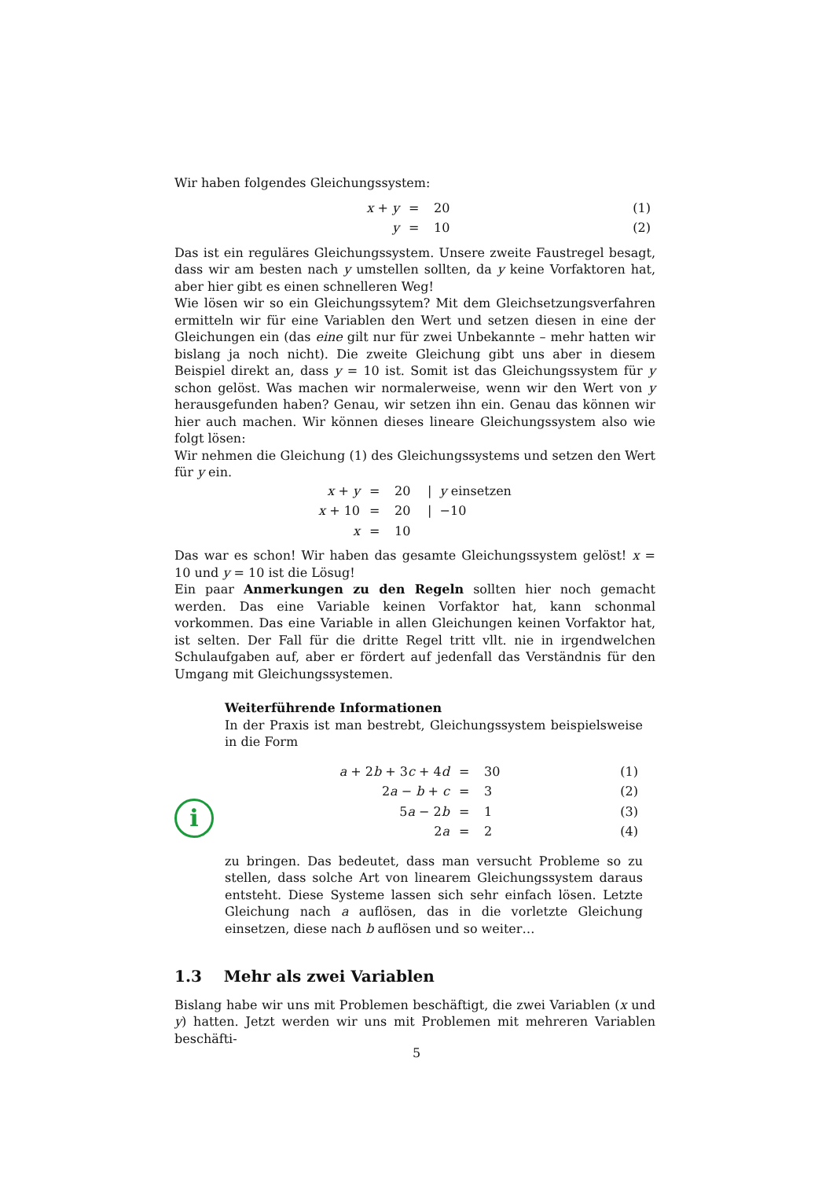Wir haben folgendes Gleichungssystem:
| x + y | = | 20 | (1) |
| y | = | 10 | (2) |
Das ist ein reguläres Gleichungssystem. Unsere zweite Faustregel besagt, dass wir am besten nach y umstellen sollten, da y keine Vorfaktoren hat, aber hier gibt es einen schnelleren Weg!
Wie lösen wir so ein Gleichungssytem? Mit dem Gleichsetzungsverfahren ermitteln wir für eine Variablen den Wert und setzen diesen in eine der Gleichungen ein (das eine gilt nur für zwei Unbekannte – mehr hatten wir bislang ja noch nicht). Die zweite Gleichung gibt uns aber in diesem Beispiel direkt an, dass y = 10 ist. Somit ist das Gleichungssystem für y schon gelöst. Was machen wir normalerweise, wenn wir den Wert von y herausgefunden haben? Genau, wir setzen ihn ein. Genau das können wir hier auch machen. Wir können dieses lineare Gleichungssystem also wie folgt lösen:
Wir nehmen die Gleichung (1) des Gleichungssystems und setzen den Wert für y ein.
| x + y | = | 20 | / y einsetzen |
| x + 10 | = | 20 | / −10 |
| x | = | 10 | |
Das war es schon! Wir haben das gesamte Gleichungssystem gelöst! x = 10 und y = 10 ist die Lösug!
Ein paar Anmerkungen zu den Regeln sollten hier noch gemacht werden. Das eine Variable keinen Vorfaktor hat, kann schonmal vorkommen. Das eine Variable in allen Gleichungen keinen Vorfaktor hat, ist selten. Der Fall für die dritte Regel tritt vllt. nie in irgendwelchen Schulaufgaben auf, aber er fördert auf jedenfall das Verständnis für den Umgang mit Gleichungssystemen.
i
Weiterführende Informationen
In der Praxis ist man bestrebt, Gleichungssystem beispielsweise in die Form
| a + 2 b + 3 c + 4 d | = | 30 | (1) |
| 2 a − b + c | = | 3 | (2) |
| 5 a − 2 b | = | 1 | (3) |
| 2 a | = | 2 | (4) |
zu bringen. Das bedeutet, dass man versucht Probleme so zu stellen, dass solche Art von linearem Gleichungssystem daraus entsteht. Diese Systeme lassen sich sehr einfach lösen. Letzte Gleichung nach a auflösen, das in die vorletzte Gleichung einsetzen, diese nach b auflösen und so weiter…
1.3 Mehr als zwei Variablen
Bislang habe wir uns mit Problemen beschäftigt, die zwei Variablen (x und y) hatten. Jetzt werden wir uns mit Problemen mit mehreren Variablen beschäfti-
5